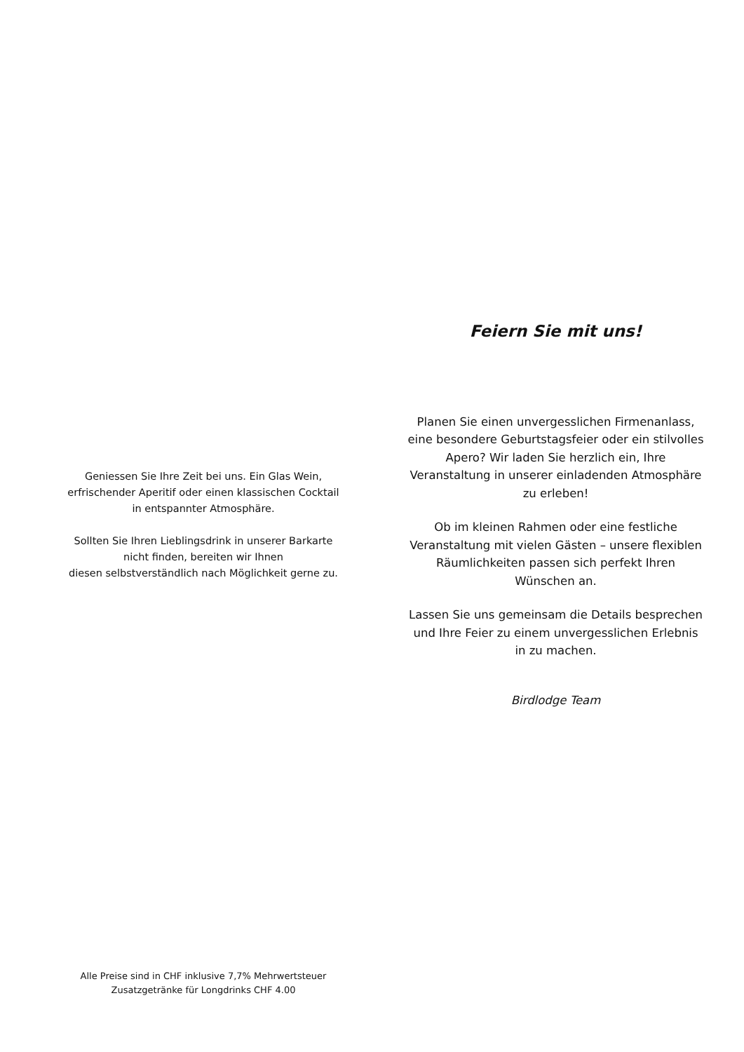Geniessen Sie Ihre Zeit bei uns. Ein Glas Wein, erfrischender Aperitif oder einen klassischen Cocktail in entspannter Atmosphäre.
Sollten Sie Ihren Lieblingsdrink in unserer Barkarte nicht finden, bereiten wir Ihnen
diesen selbstverständlich nach Möglichkeit gerne zu.
Alle Preise sind in CHF inklusive 7,7% Mehrwertsteuer
Zusatzgetränke für Longdrinks CHF 4.00
Feiern Sie mit uns!
Planen Sie einen unvergesslichen Firmenanlass, eine besondere Geburtstagsfeier oder ein stilvolles Apero? Wir laden Sie herzlich ein, Ihre Veranstaltung in unserer einladenden Atmosphäre zu erleben!
Ob im kleinen Rahmen oder eine festliche Veranstaltung mit vielen Gästen – unsere flexiblen Räumlichkeiten passen sich perfekt Ihren Wünschen an.
Lassen Sie uns gemeinsam die Details besprechen und Ihre Feier zu einem unvergesslichen Erlebnis in zu machen.
Birdlodge Team